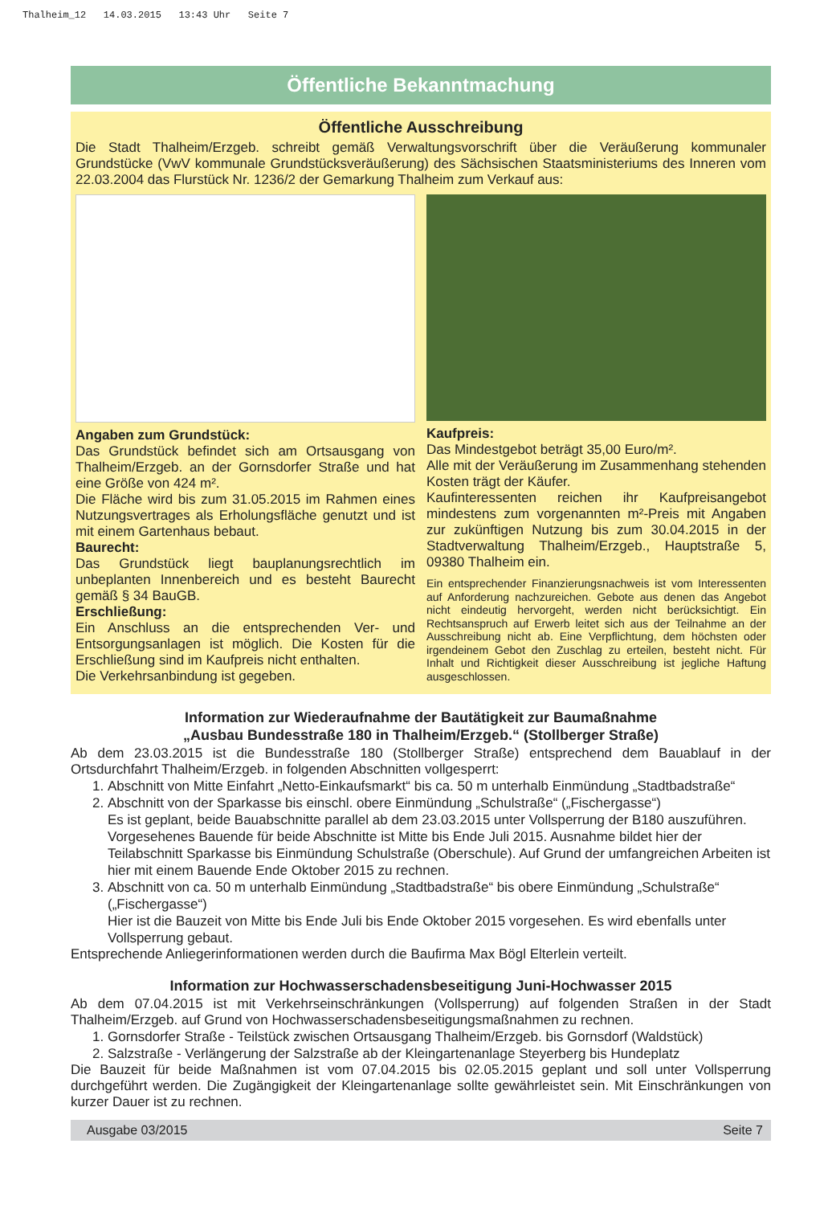Thalheim_12 14.03.2015 13:43 Uhr Seite 7
Öffentliche Bekanntmachung
Öffentliche Ausschreibung
Die Stadt Thalheim/Erzgeb. schreibt gemäß Verwaltungsvorschrift über die Veräußerung kommunaler Grundstücke (VwV kommunale Grundstücksveräußerung) des Sächsischen Staatsministeriums des Inneren vom 22.03.2004 das Flurstück Nr. 1236/2 der Gemarkung Thalheim zum Verkauf aus:
Angaben zum Grundstück:
Das Grundstück befindet sich am Ortsausgang von Thalheim/Erzgeb. an der Gornsdorfer Straße und hat eine Größe von 424 m².
Die Fläche wird bis zum 31.05.2015 im Rahmen eines Nutzungsvertrages als Erholungsfläche genutzt und ist mit einem Gartenhaus bebaut.
Baurecht:
Das Grundstück liegt bauplanungsrechtlich im unbeplanten Innenbereich und es besteht Baurecht gemäß § 34 BauGB.
Erschließung:
Ein Anschluss an die entsprechenden Ver- und Entsorgungsanlagen ist möglich. Die Kosten für die Erschließung sind im Kaufpreis nicht enthalten.
Die Verkehrsanbindung ist gegeben.
Kaufpreis:
Das Mindestgebot beträgt 35,00 Euro/m².
Alle mit der Veräußerung im Zusammenhang stehenden Kosten trägt der Käufer.
Kaufinteressenten reichen ihr Kaufpreisangebot mindestens zum vorgenannten m²-Preis mit Angaben zur zukünftigen Nutzung bis zum 30.04.2015 in der Stadtverwaltung Thalheim/Erzgeb., Hauptstraße 5, 09380 Thalheim ein.
Ein entsprechender Finanzierungsnachweis ist vom Interessenten auf Anforderung nachzureichen. Gebote aus denen das Angebot nicht eindeutig hervorgeht, werden nicht berücksichtigt. Ein Rechtsanspruch auf Erwerb leitet sich aus der Teilnahme an der Ausschreibung nicht ab. Eine Verpflichtung, dem höchsten oder irgendeinem Gebot den Zuschlag zu erteilen, besteht nicht. Für Inhalt und Richtigkeit dieser Ausschreibung ist jegliche Haftung ausgeschlossen.
Information zur Wiederaufnahme der Bautätigkeit zur Baumaßnahme
„Ausbau Bundesstraße 180 in Thalheim/Erzgeb.“ (Stollberger Straße)
Ab dem 23.03.2015 ist die Bundesstraße 180 (Stollberger Straße) entsprechend dem Bauablauf in der Ortsdurchfahrt Thalheim/Erzgeb. in folgenden Abschnitten vollgesperrt:
1. Abschnitt von Mitte Einfahrt „Netto-Einkaufsmarkt“ bis ca. 50 m unterhalb Einmündung „Stadtbadstraße“
2. Abschnitt von der Sparkasse bis einschl. obere Einmündung „Schulstraße“ („Fischergasse“)
Es ist geplant, beide Bauabschnitte parallel ab dem 23.03.2015 unter Vollsperrung der B180 auszuführen. Vorgesehenes Bauende für beide Abschnitte ist Mitte bis Ende Juli 2015. Ausnahme bildet hier der Teilabschnitt Sparkasse bis Einmündung Schulstraße (Oberschule). Auf Grund der umfangreichen Arbeiten ist hier mit einem Bauende Ende Oktober 2015 zu rechnen.
3. Abschnitt von ca. 50 m unterhalb Einmündung „Stadtbadstraße“ bis obere Einmündung „Schulstraße“ („Fischergasse“)
Hier ist die Bauzeit von Mitte bis Ende Juli bis Ende Oktober 2015 vorgesehen. Es wird ebenfalls unter Vollsperrung gebaut.
Entsprechende Anliegerinformationen werden durch die Baufirma Max Bögl Elterlein verteilt.
Information zur Hochwasserschadensbeseitigung Juni-Hochwasser 2015
Ab dem 07.04.2015 ist mit Verkehrseinschränkungen (Vollsperrung) auf folgenden Straßen in der Stadt Thalheim/Erzgeb. auf Grund von Hochwasserschadensbeseitigungsmaßnahmen zu rechnen.
1. Gornsdorfer Straße - Teilstück zwischen Ortsausgang Thalheim/Erzgeb. bis Gornsdorf (Waldstück)
2. Salzstraße - Verlängerung der Salzstraße ab der Kleingartenanlage Steyerberg bis Hundeplatz
Die Bauzeit für beide Maßnahmen ist vom 07.04.2015 bis 02.05.2015 geplant und soll unter Vollsperrung durchgeführt werden. Die Zugängigkeit der Kleingartenanlage sollte gewährleistet sein. Mit Einschränkungen von kurzer Dauer ist zu rechnen.
Ausgabe 03/2015 Seite 7